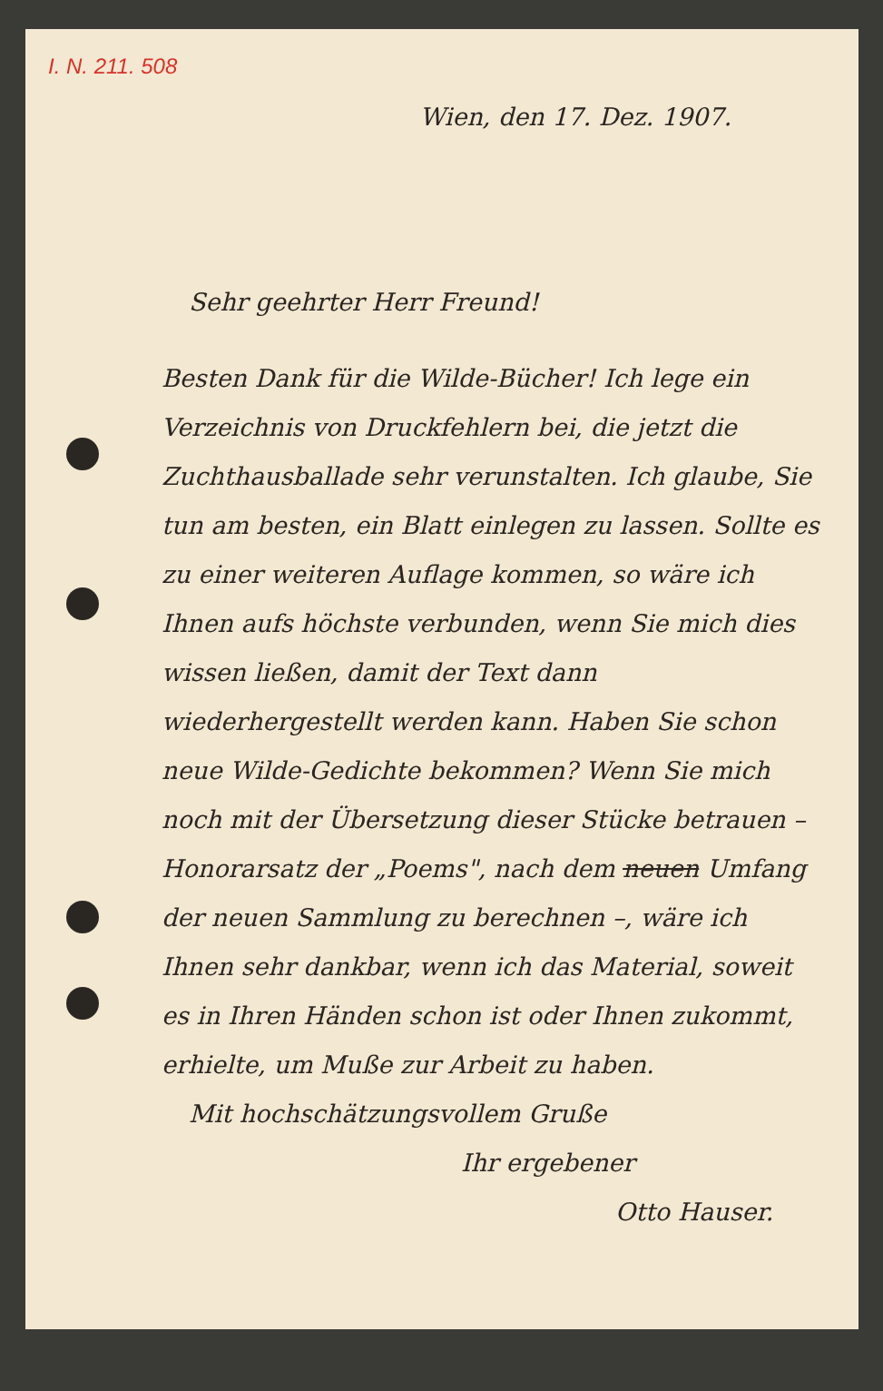I. N. 211. 508
Wien, den 17. Dez. 1907.
Sehr geehrter Herr Freund!
Besten Dank für die Wilde-Bücher! Ich lege ein Verzeichnis von Druckfehlern bei, die jetzt die Zuchthausballade sehr verunstalten. Ich glaube, Sie tun am besten, ein Blatt einlegen zu lassen. Sollte es zu einer weiteren Auflage kommen, so wäre ich Ihnen aufs höchste verbunden, wenn Sie mich dies wissen ließen, damit der Text dann wiederhergestellt werden kann. Haben Sie schon neue Wilde-Gedichte bekommen? Wenn Sie mich noch mit der Übersetzung dieser Stücke betrauen – Honorarsatz der „Poems", nach dem neuen Umfang der neuen Sammlung zu berechnen –, wäre ich Ihnen sehr dankbar, wenn ich das Material, soweit es in Ihren Händen schon ist oder Ihnen zukommt, erhielte, um Muße zur Arbeit zu haben.
Mit hochschätzungsvollem Gruße
Ihr ergebener
Otto Hauser.